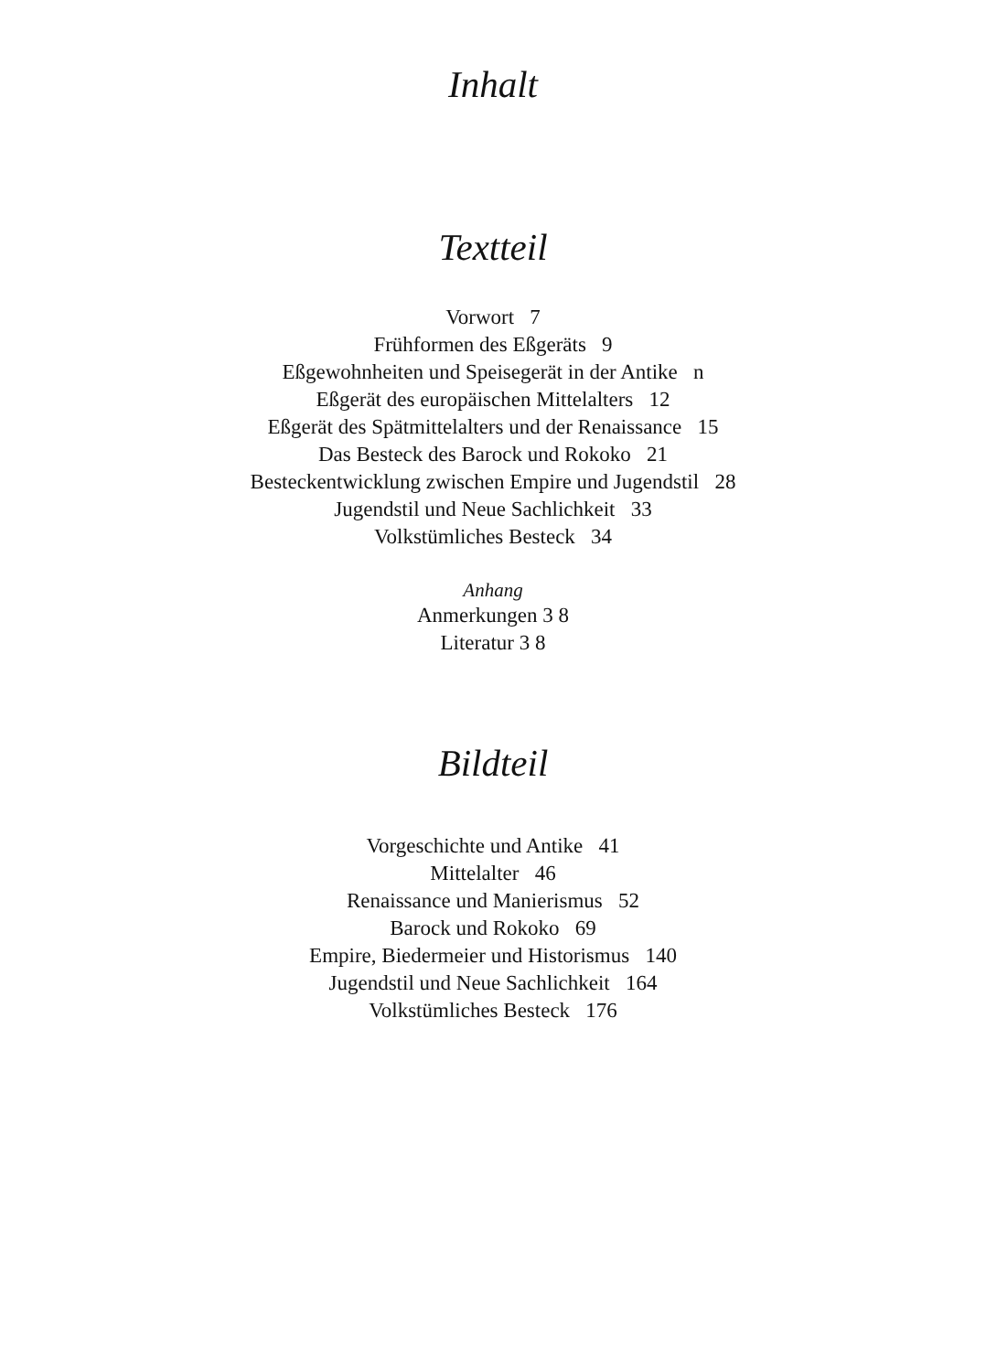Inhalt
Textteil
Vorwort 7
Frühformen des Eßgeräts 9
Eßgewohnheiten und Speisegerät in der Antike n
Eßgerät des europäischen Mittelalters 12
Eßgerät des Spätmittelalters und der Renaissance 15
Das Besteck des Barock und Rokoko 21
Besteckentwicklung zwischen Empire und Jugendstil 28
Jugendstil und Neue Sachlichkeit 33
Volkstümliches Besteck 34
Anhang
Anmerkungen 3 8
Literatur 3 8
Bildteil
Vorgeschichte und Antike 41
Mittelalter 46
Renaissance und Manierismus 52
Barock und Rokoko 69
Empire, Biedermeier und Historismus 140
Jugendstil und Neue Sachlichkeit 164
Volkstümliches Besteck 176